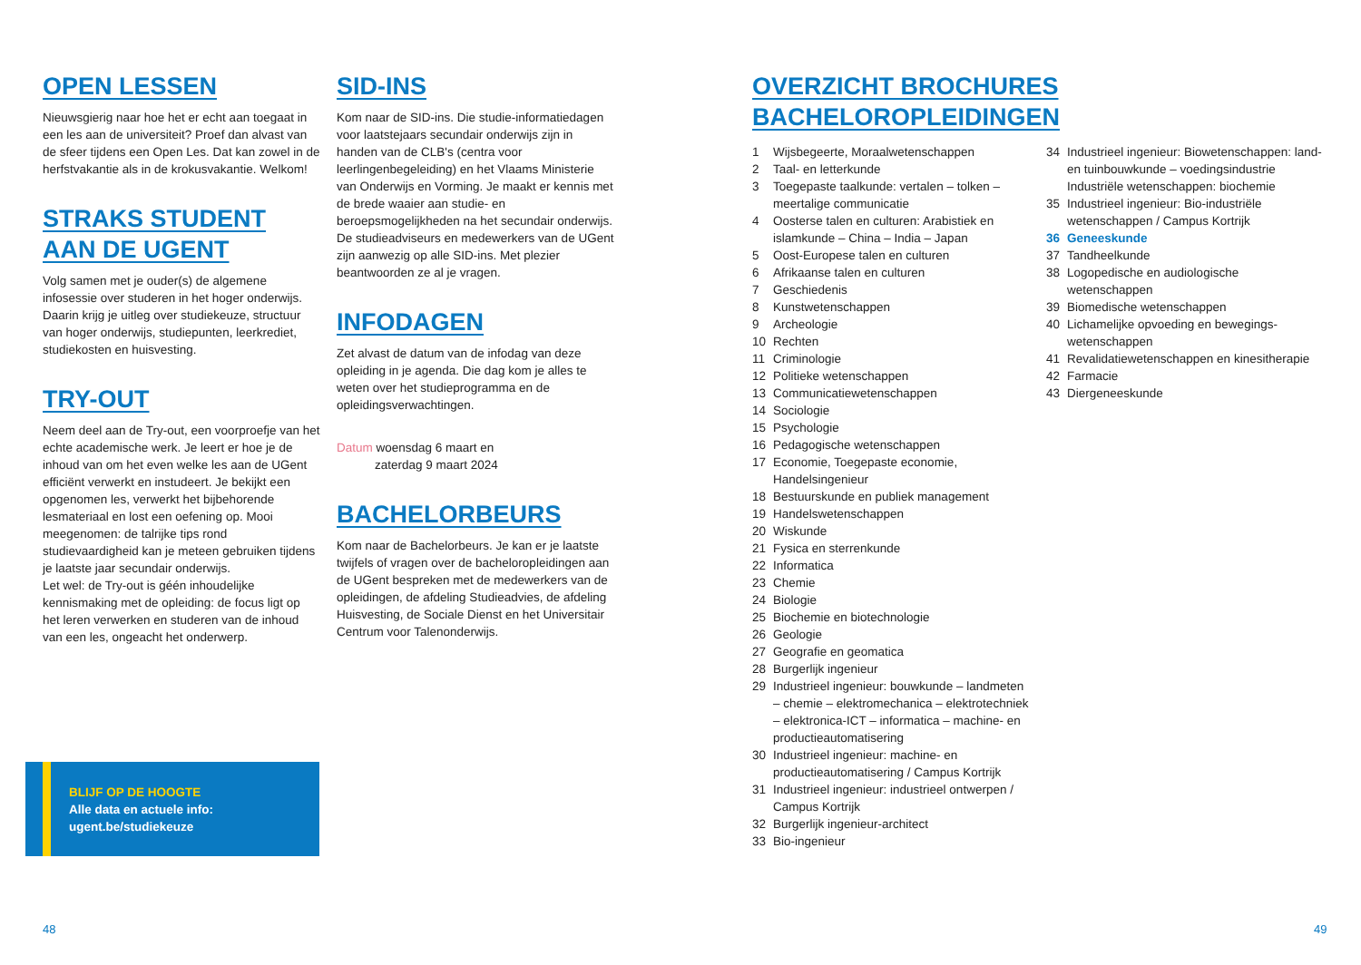OPEN LESSEN
Nieuwsgierig naar hoe het er echt aan toegaat in een les aan de universiteit? Proef dan alvast van de sfeer tijdens een Open Les. Dat kan zowel in de herfstvakantie als in de krokusvakantie. Welkom!
STRAKS STUDENT
AAN DE UGENT
Volg samen met je ouder(s) de algemene infosessie over studeren in het hoger onderwijs. Daarin krijg je uitleg over studiekeuze, structuur van hoger onderwijs, studiepunten, leerkrediet, studiekosten en huisvesting.
TRY-OUT
Neem deel aan de Try-out, een voorproefje van het echte academische werk. Je leert er hoe je de inhoud van om het even welke les aan de UGent efficiënt verwerkt en instudeert. Je bekijkt een opgenomen les, verwerkt het bijbehorende lesmateriaal en lost een oefening op. Mooi meegenomen: de talrijke tips rond studievaardigheid kan je meteen gebruiken tijdens je laatste jaar secundair onderwijs.
Let wel: de Try-out is géén inhoudelijke kennismaking met de opleiding: de focus ligt op het leren verwerken en studeren van de inhoud van een les, ongeacht het onderwerp.
SID-INS
Kom naar de SID-ins. Die studie-informatiedagen voor laatstejaars secundair onderwijs zijn in handen van de CLB's (centra voor leerlingenbegeleiding) en het Vlaams Ministerie van Onderwijs en Vorming. Je maakt er kennis met de brede waaier aan studie- en beroepsmogelijkheden na het secundair onderwijs. De studieadviseurs en medewerkers van de UGent zijn aanwezig op alle SID-ins. Met plezier beantwoorden ze al je vragen.
INFODAGEN
Zet alvast de datum van de infodag van deze opleiding in je agenda. Die dag kom je alles te weten over het studieprogramma en de opleidingsverwachtingen.
Datum woensdag 6 maart en
zaterdag 9 maart 2024
BACHELORBEURS
Kom naar de Bachelorbeurs. Je kan er je laatste twijfels of vragen over de bacheloropleidingen aan de UGent bespreken met de medewerkers van de opleidingen, de afdeling Studieadvies, de afdeling Huisvesting, de Sociale Dienst en het Universitair Centrum voor Talenonderwijs.
BLIJF OP DE HOOGTE
Alle data en actuele info:
ugent.be/studiekeuze
48
OVERZICHT BROCHURES BACHELOROPLEIDINGEN
1 Wijsbegeerte, Moraalwetenschappen
2 Taal- en letterkunde
3 Toegepaste taalkunde: vertalen – tolken – meertalige communicatie
4 Oosterse talen en culturen: Arabistiek en islamkunde – China – India – Japan
5 Oost-Europese talen en culturen
6 Afrikaanse talen en culturen
7 Geschiedenis
8 Kunstwetenschappen
9 Archeologie
10 Rechten
11 Criminologie
12 Politieke wetenschappen
13 Communicatiewetenschappen
14 Sociologie
15 Psychologie
16 Pedagogische wetenschappen
17 Economie, Toegepaste economie, Handelsingenieur
18 Bestuurskunde en publiek management
19 Handelswetenschappen
20 Wiskunde
21 Fysica en sterrenkunde
22 Informatica
23 Chemie
24 Biologie
25 Biochemie en biotechnologie
26 Geologie
27 Geografie en geomatica
28 Burgerlijk ingenieur
29 Industrieel ingenieur: bouwkunde – landmeten – chemie – elektromechanica – elektrotechniek – elektronica-ICT – informatica – machine- en productieautomatisering
30 Industrieel ingenieur: machine- en productieautomatisering / Campus Kortrijk
31 Industrieel ingenieur: industrieel ontwerpen / Campus Kortrijk
32 Burgerlijk ingenieur-architect
33 Bio-ingenieur
34 Industrieel ingenieur: Biowetenschappen: land- en tuinbouwkunde – voedingsindustrie Industriële wetenschappen: biochemie
35 Industrieel ingenieur: Bio-industriële wetenschappen / Campus Kortrijk
36 Geneeskunde
37 Tandheelkunde
38 Logopedische en audiologische wetenschappen
39 Biomedische wetenschappen
40 Lichamelijke opvoeding en bewegings-wetenschappen
41 Revalidatiewetenschappen en kinesitherapie
42 Farmacie
43 Diergeneeskunde
49